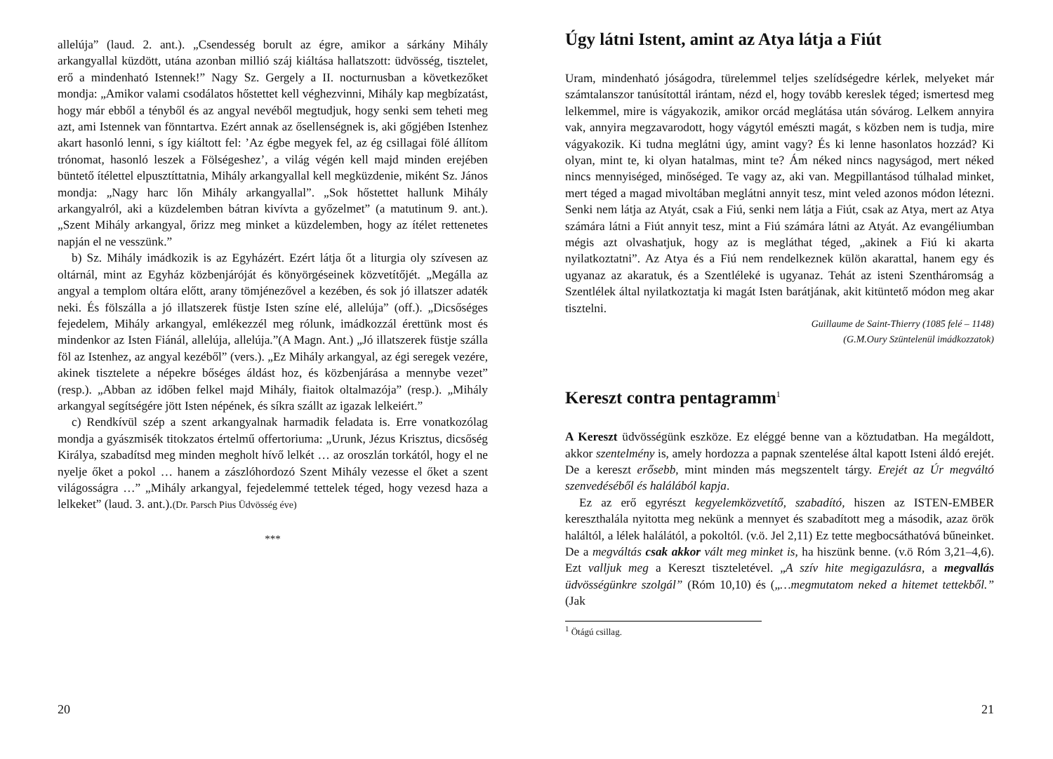allelúja” (laud. 2. ant.). „Csendesség borult az égre, amikor a sárkány Mihály arkangyallal küzdött, utána azonban millió száj kiáltása hallatszott: üdvösség, tisztelet, erő a mindenható Istennek!” Nagy Sz. Gergely a II. nocturnusban a következőket mondja: „Amikor valami csodálatos hőstettet kell véghezvinni, Mihály kap megbízatást, hogy már ebből a tényből és az angyal nevéből megtudjuk, hogy senki sem teheti meg azt, ami Istennek van fönntartva. Ezért annak az ősellenségnek is, aki gőgjében Istenhez akart hasonló lenni, s így kiáltott fel: ’Az égbe megyek fel, az ég csillagai fölé állítom trónomat, hasonló leszek a Fölségeshez’, a világ végén kell majd minden erejében büntető ítélettel elpusztíttatnia, Mihály arkangyallal kell megküzdenie, miként Sz. János mondja: „Nagy harc lőn Mihály arkangyallal”. „Sok hőstettet hallunk Mihály arkangyalról, aki a küzdelemben bátran kivívta a győzelmet” (a matutinum 9. ant.). „Szent Mihály arkangyal, őrizz meg minket a küzdelemben, hogy az ítélet rettenetes napján el ne vesszünk.”
b) Sz. Mihály imádkozik is az Egyházért. Ezért látja őt a liturgia oly szívesen az oltárnál, mint az Egyház közbenjáróját és könyörgéseinek közvetítőjét. „Megálla az angyal a templom oltára előtt, arany tömjénezővel a kezében, és sok jó illatszer adaték neki. És fölszálla a jó illatszerek füstje Isten színe elé, allelúja” (off.). „Dicsőséges fejedelem, Mihály arkangyal, emlékezzél meg rólunk, imádkozzál érettünk most és mindenkor az Isten Fiánál, allelúja, allelúja.”(A Magn. Ant.) „Jó illatszerek füstje szálla föl az Istenhez, az angyal kezéből” (vers.). „Ez Mihály arkangyal, az égi seregek vezére, akinek tisztelete a népekre bőséges áldást hoz, és közbenjárása a mennybe vezet” (resp.). „Abban az időben felkel majd Mihály, fiaitok oltalmazója” (resp.). „Mihály arkangyal segítségére jött Isten népének, és síkra szállt az igazak lelkeiért.”
c) Rendkívül szép a szent arkangyalnak harmadik feladata is. Erre vonatkozólag mondja a gyászmisék titokzatos értelmű offertoriuma: „Urunk, Jézus Krisztus, dicsőség Királya, szabadítsd meg minden megholt hívő lelkét … az oroszlán torkától, hogy el ne nyelje őket a pokol … hanem a zászlóhordozó Szent Mihály vezesse el őket a szent világosságra …” „Mihály arkangyal, fejedelemmé tettelek téged, hogy vezesd haza a lelkeket” (laud. 3. ant.).(Dr. Parsch Pius Üdvösség éve)
***
20
Úgy látni Istent, amint az Atya látja a Fiút
Uram, mindenható jóságodra, türelemmel teljes szelídségedre kérlek, melyeket már számtalanszor tanúsítottál irántam, nézd el, hogy tovább kereslek téged; ismertesd meg lelkemmel, mire is vágyakozik, amikor orcád meglátása után sóvárog. Lelkem annyira vak, annyira megzavarodott, hogy vágytól emészti magát, s közben nem is tudja, mire vágyakozik. Ki tudna meglátni úgy, amint vagy? És ki lenne hasonlatos hozzád? Ki olyan, mint te, ki olyan hatalmas, mint te? Ám néked nincs nagyságod, mert néked nincs mennyiséged, minőséged. Te vagy az, aki van. Megpillantásod túlhalad minket, mert téged a magad mivoltában meglátni annyit tesz, mint veled azonos módon létezni. Senki nem látja az Atyát, csak a Fiú, senki nem látja a Fiút, csak az Atya, mert az Atya számára látni a Fiút annyit tesz, mint a Fiú számára látni az Atyát. Az evangéliumban mégis azt olvashatjuk, hogy az is megláthat téged, „akinek a Fiú ki akarta nyilatkoztatni”. Az Atya és a Fiú nem rendelkeznek külön akarattal, hanem egy és ugyanaz az akaratuk, és a Szentléleké is ugyanaz. Tehát az isteni Szentháromság a Szentlélek által nyilatkoztatja ki magát Isten barátjának, akit kitüntető módon meg akar tisztelni.
Guillaume de Saint-Thierry (1085 felé – 1148)
(G.M.Oury Szüntelenül imádkozzatok)
Kereszt contra pentagramm<sup>1</sup>
A Kereszt üdvösségünk eszköze. Ez eléggé benne van a köztudatban. Ha megáldott, akkor szentelmény is, amely hordozza a papnak szentelése által kapott Isteni áldó erejét. De a kereszt erősebb, mint minden más megszentelt tárgy. Erejét az Úr megváltó szenvedéséből és halálából kapja.
Ez az erő egyrészt kegyelemközvetítő, szabadító, hiszen az ISTEN-EMBER kereszthalála nyitotta meg nekünk a mennyet és szabadított meg a második, azaz örök haláltól, a lélek halálától, a pokoltól. (v.ö. Jel 2,11) Ez tette megbocsáthatóvá bűneinket. De a megváltás csak akkor vált meg minket is, ha hiszünk benne. (v.ö Róm 3,21–4,6). Ezt valljuk meg a Kereszt tiszteletével. „A szív hite megigazulásra, a megvallás üdvösségünkre szolgál” (Róm 10,10) és („…megmutatom neked a hitemet tettekből.” (Jak
<sup>1</sup> Ötágú csillag.
21